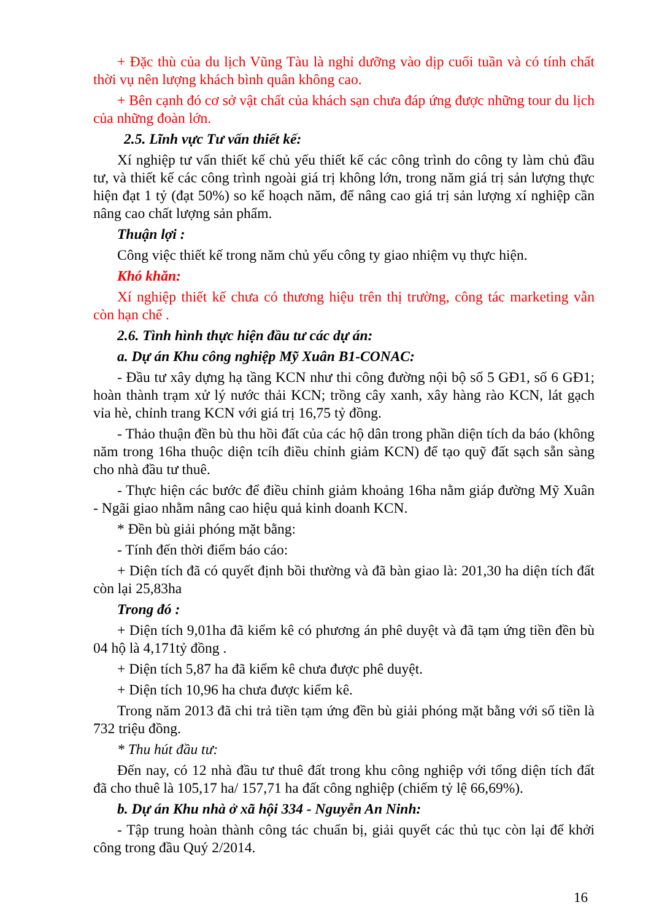+ Đặc thù của du lịch Vũng Tàu là nghỉ dưỡng vào dịp cuối tuần và có tính chất thời vụ nên lượng khách bình quân không cao.
+ Bên cạnh đó cơ sở vật chất của khách sạn chưa đáp ứng được những tour du lịch của những đoàn lớn.
2.5. Lĩnh vực Tư vấn thiết kế:
Xí nghiệp tư vấn thiết kế chủ yếu thiết kế các công trình do công ty làm chủ đầu tư, và thiết kế các công trình ngoài giá trị không lớn, trong năm giá trị sản lượng thực hiện đạt 1 tỷ (đạt 50%) so kế hoạch năm, để nâng cao giá trị sản lượng xí nghiệp cần nâng cao chất lượng sản phẩm.
Thuận lợi :
Công việc thiết kế trong năm chủ yếu công ty giao nhiệm vụ thực hiện.
Khó khăn:
Xí nghiệp thiết kế chưa có thương hiệu trên thị trường, công tác marketing vẫn còn hạn chế .
2.6. Tình hình thực hiện đầu tư các dự án:
a. Dự án Khu công nghiệp Mỹ Xuân B1-CONAC:
- Đầu tư xây dựng hạ tầng KCN như thi công đường nội bộ số 5 GĐ1, số 6 GĐ1; hoàn thành trạm xử lý nước thải KCN; trồng cây xanh, xây hàng rào KCN, lát gạch vỉa hè, chỉnh trang KCN với giá trị 16,75 tỷ đồng.
- Thảo thuận đền bù thu hồi đất của các hộ dân trong phần diện tích da báo (không năm trong 16ha thuộc diện tcíh điều chỉnh giảm KCN) để tạo quỹ đất sạch sẵn sàng cho nhà đầu tư thuê.
- Thực hiện các bước để điều chỉnh giảm khoảng 16ha nằm giáp đường Mỹ Xuân - Ngãi giao nhằm nâng cao hiệu quả kinh doanh KCN.
* Đền bù giải phóng mặt bằng:
- Tính đến thời điểm báo cáo:
+ Diện tích đã có quyết định bồi thường và đã bàn giao là: 201,30 ha diện tích đất còn lại 25,83ha
Trong đó :
+ Diện tích 9,01ha đã kiểm kê có phương án phê duyệt và đã tạm ứng tiền đền bù 04 hộ là 4,171tỷ đồng .
+ Diện tích 5,87 ha đã kiểm kê chưa được phê duyệt.
+ Diện tích 10,96 ha chưa được kiểm kê.
Trong năm 2013 đã chi trả tiền tạm ứng đền bù giải phóng mặt bằng với số tiền là 732 triệu đồng.
* Thu hút đầu tư:
Đến nay, có 12 nhà đầu tư thuê đất trong khu công nghiệp với tổng diện tích đất đã cho thuê là 105,17 ha/ 157,71 ha đất công nghiệp (chiếm tỷ lệ 66,69%).
b. Dự án Khu nhà ở xã hội 334 - Nguyễn An Ninh:
- Tập trung hoàn thành công tác chuẩn bị, giải quyết các thủ tục còn lại để khởi công trong đầu Quý 2/2014.
16